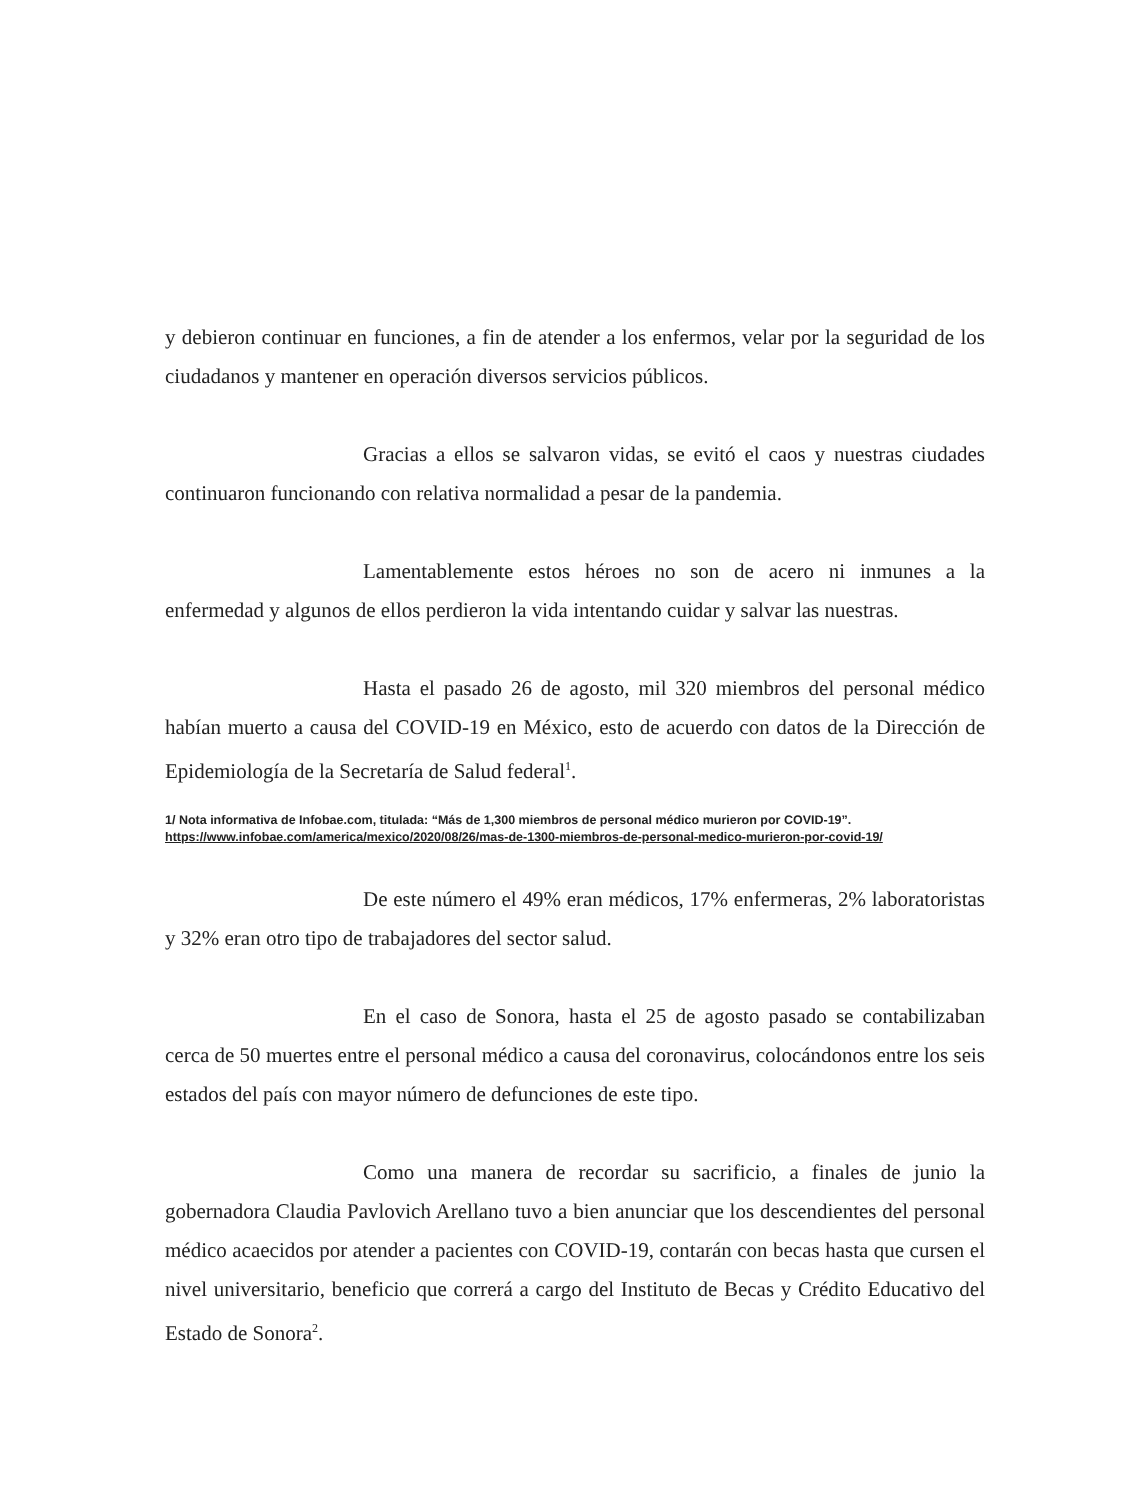y debieron continuar en funciones, a fin de atender a los enfermos, velar por la seguridad de los ciudadanos y mantener en operación diversos servicios públicos.
Gracias a ellos se salvaron vidas, se evitó el caos y nuestras ciudades continuaron funcionando con relativa normalidad a pesar de la pandemia.
Lamentablemente estos héroes no son de acero ni inmunes a la enfermedad y algunos de ellos perdieron la vida intentando cuidar y salvar las nuestras.
Hasta el pasado 26 de agosto, mil 320 miembros del personal médico habían muerto a causa del COVID-19 en México, esto de acuerdo con datos de la Dirección de Epidemiología de la Secretaría de Salud federal<sup>1</sup>.
1/ Nota informativa de Infobae.com, titulada: “Más de 1,300 miembros de personal médico murieron por COVID-19”.
https://www.infobae.com/america/mexico/2020/08/26/mas-de-1300-miembros-de-personal-medico-murieron-por-covid-19/
De este número el 49% eran médicos, 17% enfermeras, 2% laboratoristas y 32% eran otro tipo de trabajadores del sector salud.
En el caso de Sonora, hasta el 25 de agosto pasado se contabilizaban cerca de 50 muertes entre el personal médico a causa del coronavirus, colocándonos entre los seis estados del país con mayor número de defunciones de este tipo.
Como una manera de recordar su sacrificio, a finales de junio la gobernadora Claudia Pavlovich Arellano tuvo a bien anunciar que los descendientes del personal médico acaecidos por atender a pacientes con COVID-19, contarán con becas hasta que cursen el nivel universitario, beneficio que correrá a cargo del Instituto de Becas y Crédito Educativo del Estado de Sonora<sup>2</sup>.